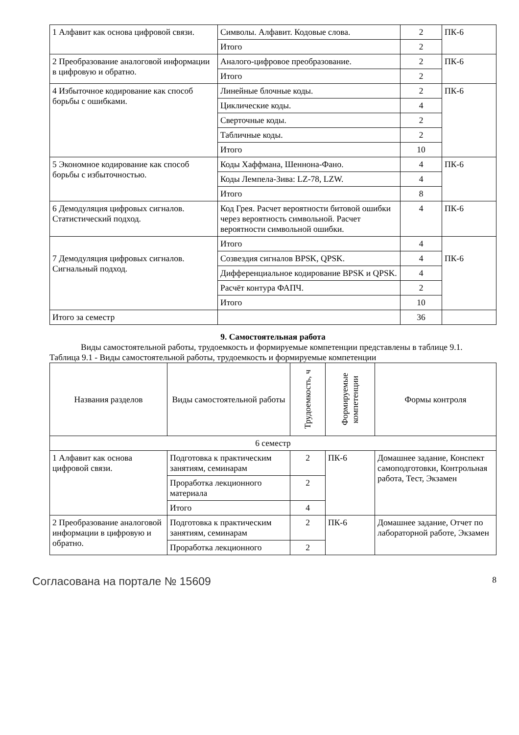| 1 Алфавит как основа цифровой связи. | Символы. Алфавит. Кодовые слова. | 2 | ПК-6 |
| | Итого | 2 | |
| 2 Преобразование аналоговой информации в цифровую и обратно. | Аналого-цифровое преобразование. | 2 | ПК-6 |
| | Итого | 2 | |
| 4 Избыточное кодирование как способ борьбы с ошибками. | Линейные блочные коды. | 2 | ПК-6 |
| | Циклические коды. | 4 | |
| | Сверточные коды. | 2 | |
| | Табличные коды. | 2 | |
| | Итого | 10 | |
| 5 Экономное кодирование как способ борьбы с избыточностью. | Коды Хаффмана, Шеннона-Фано. | 4 | ПК-6 |
| | Коды Лемпела-Зива: LZ-78, LZW. | 4 | |
| | Итого | 8 | |
| 6 Демодуляция цифровых сигналов. Статистический подход. | Код Грея. Расчет вероятности битовой ошибки через вероятность символьной. Расчет вероятности символьной ошибки. | 4 | ПК-6 |
| | Итого | 4 | |
| 7 Демодуляция цифровых сигналов. Сигнальный подход. | Созвездия сигналов BPSK, QPSK. | 4 | ПК-6 |
| | Дифференциальное кодирование BPSK и QPSK. | 4 | |
| | Расчёт контура ФАПЧ. | 2 | |
| | Итого | 10 | |
| Итого за семестр | | 36 | |
9. Самостоятельная работа
Виды самостоятельной работы, трудоемкость и формируемые компетенции представлены в таблице 9.1.
Таблица 9.1 - Виды самостоятельной работы, трудоемкость и формируемые компетенции
| Названия разделов | Виды самостоятельной работы | Трудоемкость, ч | Формируемые компетенции | Формы контроля |
| --- | --- | --- | --- | --- |
| 6 семестр | | | | |
| 1 Алфавит как основа цифровой связи. | Подготовка к практическим занятиям, семинарам | 2 | ПК-6 | Домашнее задание, Конспект самоподготовки, Контрольная работа, Тест, Экзамен |
| | Проработка лекционного материала | 2 | | |
| | Итого | 4 | | |
| 2 Преобразование аналоговой информации в цифровую и обратно. | Подготовка к практическим занятиям, семинарам | 2 | ПК-6 | Домашнее задание, Отчет по лабораторной работе, Экзамен |
| | Проработка лекционного | 2 | | |
Согласована на портале № 15609 8